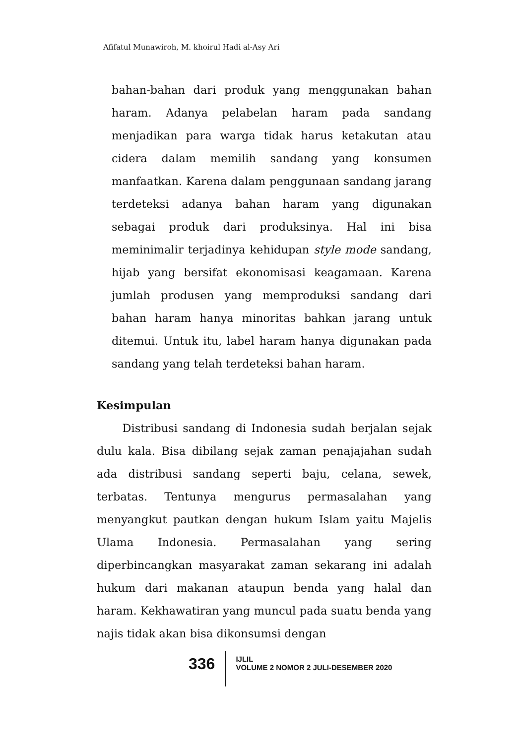Afifatul Munawiroh, M. khoirul Hadi al-Asy Ari
bahan-bahan dari produk yang menggunakan bahan haram. Adanya pelabelan haram pada sandang menjadikan para warga tidak harus ketakutan atau cidera dalam memilih sandang yang konsumen manfaatkan. Karena dalam penggunaan sandang jarang terdeteksi adanya bahan haram yang digunakan sebagai produk dari produksinya. Hal ini bisa meminimalir terjadinya kehidupan style mode sandang, hijab yang bersifat ekonomisasi keagamaan. Karena jumlah produsen yang memproduksi sandang dari bahan haram hanya minoritas bahkan jarang untuk ditemui. Untuk itu, label haram hanya digunakan pada sandang yang telah terdeteksi bahan haram.
Kesimpulan
Distribusi sandang di Indonesia sudah berjalan sejak dulu kala. Bisa dibilang sejak zaman penajajahan sudah ada distribusi sandang seperti baju, celana, sewek, terbatas. Tentunya mengurus permasalahan yang menyangkut pautkan dengan hukum Islam yaitu Majelis Ulama Indonesia. Permasalahan yang sering diperbincangkan masyarakat zaman sekarang ini adalah hukum dari makanan ataupun benda yang halal dan haram. Kekhawatiran yang muncul pada suatu benda yang najis tidak akan bisa dikonsumsi dengan
336
IJLIL
VOLUME 2 NOMOR 2 JULI-DESEMBER 2020